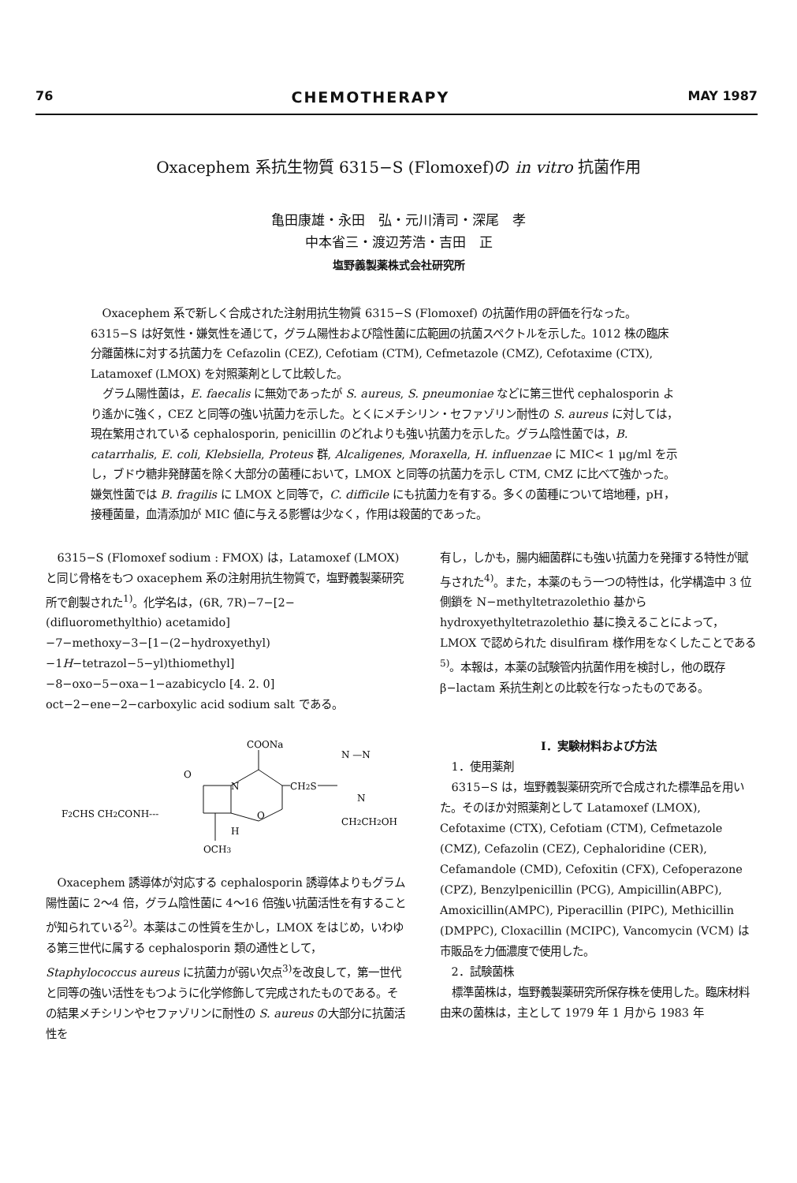76 CHEMOTHERAPY MAY 1987
Oxacephem 系抗生物質 6315−S (Flomoxef)の in vitro 抗菌作用
亀田康雄・永田　弘・元川清司・深尾　孝
中本省三・渡辺芳浩・吉田　正
塩野義製薬株式会社研究所
Oxacephem 系で新しく合成された注射用抗生物質 6315−S (Flomoxef) の抗菌作用の評価を行なった。6315−S は好気性・嫌気性を通じて，グラム陽性および陰性菌に広範囲の抗菌スペクトルを示した。1012 株の臨床分離菌株に対する抗菌力を Cefazolin (CEZ), Cefotiam (CTM), Cefmetazole (CMZ), Cefotaxime (CTX), Latamoxef (LMOX) を対照薬剤として比較した。
グラム陽性菌は，E. faecalis に無効であったが S. aureus, S. pneumoniae などに第三世代 cephalosporin より遙かに強く，CEZ と同等の強い抗菌力を示した。とくにメチシリン・セファゾリン耐性の S. aureus に対しては，現在繁用されている cephalosporin, penicillin のどれよりも強い抗菌力を示した。グラム陰性菌では，B. catarrhalis, E. coli, Klebsiella, Proteus 群, Alcaligenes, Moraxella, H. influenzae に MIC< 1 μg/ml を示し，ブドウ糖非発酵菌を除く大部分の菌種において，LMOX と同等の抗菌力を示し CTM, CMZ に比べて強かった。嫌気性菌では B. fragilis に LMOX と同等で，C. difficile にも抗菌力を有する。多くの菌種について培地種，pH，接種菌量，血清添加が MIC 値に与える影響は少なく，作用は殺菌的であった。
6315−S (Flomoxef sodium : FMOX) は，Latamoxef (LMOX) と同じ骨格をもつ oxacephem 系の注射用抗生物質で，塩野義製薬研究所で創製された<sup>1)</sup>。化学名は，(6R, 7R)−7−[2−(difluoromethylthio) acetamido]−7−methoxy−3−[1−(2−hydroxyethyl)−1H−tetrazol−5−yl)thiomethyl]−8−oxo−5−oxa−1−azabicyclo [4. 2. 0] oct−2−ene−2−carboxylic acid sodium salt である。
COONa
F2CHS CH2CONH---
O
N
CH2S
N —N
N
CH2CH2OH
O
H
OCH3
Oxacephem 誘導体が対応する cephalosporin 誘導体よりもグラム陽性菌に 2〜4 倍，グラム陰性菌に 4〜16 倍強い抗菌活性を有することが知られている<sup>2)</sup>。本薬はこの性質を生かし，LMOX をはじめ，いわゆる第三世代に属する cephalosporin 類の通性として，Staphylococcus aureus に抗菌力が弱い欠点<sup>3)</sup>を改良して，第一世代と同等の強い活性をもつように化学修飾して完成されたものである。その結果メチシリンやセファゾリンに耐性の S. aureus の大部分に抗菌活性を
有し，しかも，腸内細菌群にも強い抗菌力を発揮する特性が賦与された<sup>4)</sup>。また，本薬のもう一つの特性は，化学構造中 3 位側鎖を N−methyltetrazolethio 基から hydroxyethyltetrazolethio 基に換えることによって，LMOX で認められた disulfiram 様作用をなくしたことである<sup>5)</sup>。本報は，本薬の試験管内抗菌作用を検討し，他の既存 β−lactam 系抗生剤との比較を行なったものである。
I．実験材料および方法
1．使用薬剤
6315−S は，塩野義製薬研究所で合成された標準品を用いた。そのほか対照薬剤として Latamoxef (LMOX), Cefotaxime (CTX), Cefotiam (CTM), Cefmetazole (CMZ), Cefazolin (CEZ), Cephaloridine (CER), Cefamandole (CMD), Cefoxitin (CFX), Cefoperazone (CPZ), Benzylpenicillin (PCG), Ampicillin(ABPC), Amoxicillin(AMPC), Piperacillin (PIPC), Methicillin (DMPPC), Cloxacillin (MCIPC), Vancomycin (VCM) は市販品を力価濃度で使用した。
2．試験菌株
標準菌株は，塩野義製薬研究所保存株を使用した。臨床材料由来の菌株は，主として 1979 年 1 月から 1983 年